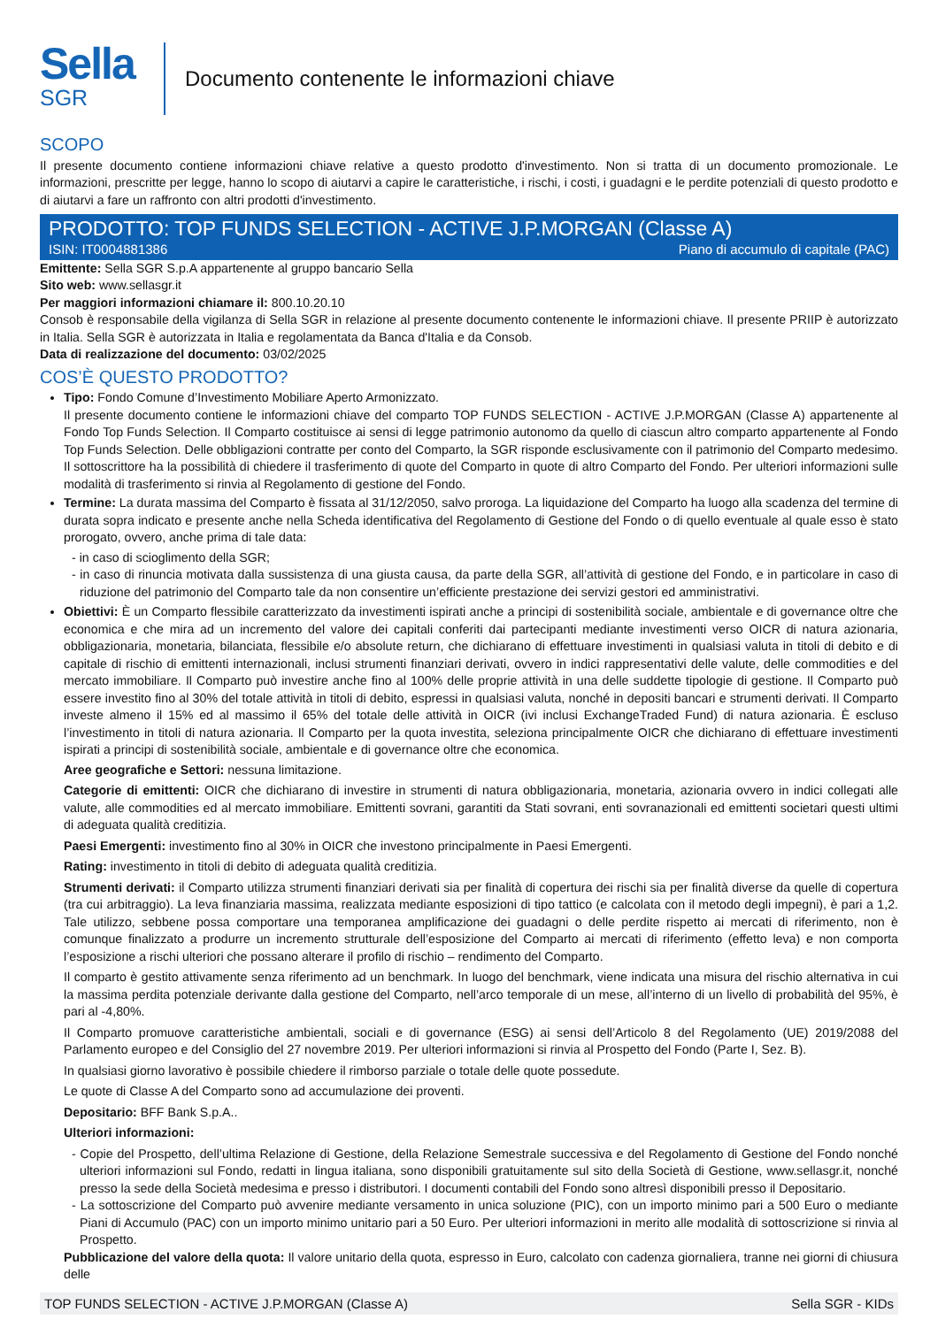Sella
SGR
Documento contenente le informazioni chiave
SCOPO
Il presente documento contiene informazioni chiave relative a questo prodotto d'investimento. Non si tratta di un documento promozionale. Le informazioni, prescritte per legge, hanno lo scopo di aiutarvi a capire le caratteristiche, i rischi, i costi, i guadagni e le perdite potenziali di questo prodotto e di aiutarvi a fare un raffronto con altri prodotti d'investimento.
PRODOTTO: TOP FUNDS SELECTION - ACTIVE J.P.MORGAN (Classe A)
ISIN: IT0004881386 Piano di accumulo di capitale (PAC)
Emittente: Sella SGR S.p.A appartenente al gruppo bancario Sella
Sito web: www.sellasgr.it
Per maggiori informazioni chiamare il: 800.10.20.10
Consob è responsabile della vigilanza di Sella SGR in relazione al presente documento contenente le informazioni chiave. Il presente PRIIP è autorizzato in Italia. Sella SGR è autorizzata in Italia e regolamentata da Banca d'Italia e da Consob.
Data di realizzazione del documento: 03/02/2025
COS’È QUESTO PRODOTTO?
Tipo: Fondo Comune d’Investimento Mobiliare Aperto Armonizzato.
Il presente documento contiene le informazioni chiave del comparto TOP FUNDS SELECTION - ACTIVE J.P.MORGAN (Classe A) appartenente al Fondo Top Funds Selection. Il Comparto costituisce ai sensi di legge patrimonio autonomo da quello di ciascun altro comparto appartenente al Fondo Top Funds Selection. Delle obbligazioni contratte per conto del Comparto, la SGR risponde esclusivamente con il patrimonio del Comparto medesimo. Il sottoscrittore ha la possibilità di chiedere il trasferimento di quote del Comparto in quote di altro Comparto del Fondo. Per ulteriori informazioni sulle modalità di trasferimento si rinvia al Regolamento di gestione del Fondo.
Termine: La durata massima del Comparto è fissata al 31/12/2050, salvo proroga. La liquidazione del Comparto ha luogo alla scadenza del termine di durata sopra indicato e presente anche nella Scheda identificativa del Regolamento di Gestione del Fondo o di quello eventuale al quale esso è stato prorogato, ovvero, anche prima di tale data:
- in caso di scioglimento della SGR;
- in caso di rinuncia motivata dalla sussistenza di una giusta causa, da parte della SGR, all’attività di gestione del Fondo, e in particolare in caso di riduzione del patrimonio del Comparto tale da non consentire un’efficiente prestazione dei servizi gestori ed amministrativi.
Obiettivi: È un Comparto flessibile caratterizzato da investimenti ispirati anche a principi di sostenibilità sociale, ambientale e di governance oltre che economica e che mira ad un incremento del valore dei capitali conferiti dai partecipanti mediante investimenti verso OICR di natura azionaria, obbligazionaria, monetaria, bilanciata, flessibile e/o absolute return, che dichiarano di effettuare investimenti in qualsiasi valuta in titoli di debito e di capitale di rischio di emittenti internazionali, inclusi strumenti finanziari derivati, ovvero in indici rappresentativi delle valute, delle commodities e del mercato immobiliare. Il Comparto può investire anche fino al 100% delle proprie attività in una delle suddette tipologie di gestione. Il Comparto può essere investito fino al 30% del totale attività in titoli di debito, espressi in qualsiasi valuta, nonché in depositi bancari e strumenti derivati. Il Comparto investe almeno il 15% ed al massimo il 65% del totale delle attività in OICR (ivi inclusi ExchangeTraded Fund) di natura azionaria. È escluso l’investimento in titoli di natura azionaria. Il Comparto per la quota investita, seleziona principalmente OICR che dichiarano di effettuare investimenti ispirati a principi di sostenibilità sociale, ambientale e di governance oltre che economica.
Aree geografiche e Settori: nessuna limitazione.
Categorie di emittenti: OICR che dichiarano di investire in strumenti di natura obbligazionaria, monetaria, azionaria ovvero in indici collegati alle valute, alle commodities ed al mercato immobiliare. Emittenti sovrani, garantiti da Stati sovrani, enti sovranazionali ed emittenti societari questi ultimi di adeguata qualità creditizia.
Paesi Emergenti: investimento fino al 30% in OICR che investono principalmente in Paesi Emergenti.
Rating: investimento in titoli di debito di adeguata qualità creditizia.
Strumenti derivati: il Comparto utilizza strumenti finanziari derivati sia per finalità di copertura dei rischi sia per finalità diverse da quelle di copertura (tra cui arbitraggio). La leva finanziaria massima, realizzata mediante esposizioni di tipo tattico (e calcolata con il metodo degli impegni), è pari a 1,2. Tale utilizzo, sebbene possa comportare una temporanea amplificazione dei guadagni o delle perdite rispetto ai mercati di riferimento, non è comunque finalizzato a produrre un incremento strutturale dell’esposizione del Comparto ai mercati di riferimento (effetto leva) e non comporta l’esposizione a rischi ulteriori che possano alterare il profilo di rischio – rendimento del Comparto.
Il comparto è gestito attivamente senza riferimento ad un benchmark. In luogo del benchmark, viene indicata una misura del rischio alternativa in cui la massima perdita potenziale derivante dalla gestione del Comparto, nell’arco temporale di un mese, all’interno di un livello di probabilità del 95%, è pari al -4,80%.
Il Comparto promuove caratteristiche ambientali, sociali e di governance (ESG) ai sensi dell’Articolo 8 del Regolamento (UE) 2019/2088 del Parlamento europeo e del Consiglio del 27 novembre 2019. Per ulteriori informazioni si rinvia al Prospetto del Fondo (Parte I, Sez. B).
In qualsiasi giorno lavorativo è possibile chiedere il rimborso parziale o totale delle quote possedute.
Le quote di Classe A del Comparto sono ad accumulazione dei proventi.
Depositario: BFF Bank S.p.A..
Ulteriori informazioni:
- Copie del Prospetto, dell’ultima Relazione di Gestione, della Relazione Semestrale successiva e del Regolamento di Gestione del Fondo nonché ulteriori informazioni sul Fondo, redatti in lingua italiana, sono disponibili gratuitamente sul sito della Società di Gestione, www.sellasgr.it, nonché presso la sede della Società medesima e presso i distributori. I documenti contabili del Fondo sono altresì disponibili presso il Depositario.
- La sottoscrizione del Comparto può avvenire mediante versamento in unica soluzione (PIC), con un importo minimo pari a 500 Euro o mediante Piani di Accumulo (PAC) con un importo minimo unitario pari a 50 Euro. Per ulteriori informazioni in merito alle modalità di sottoscrizione si rinvia al Prospetto.
Pubblicazione del valore della quota: Il valore unitario della quota, espresso in Euro, calcolato con cadenza giornaliera, tranne nei giorni di chiusura delle
TOP FUNDS SELECTION - ACTIVE J.P.MORGAN (Classe A) Sella SGR - KIDs